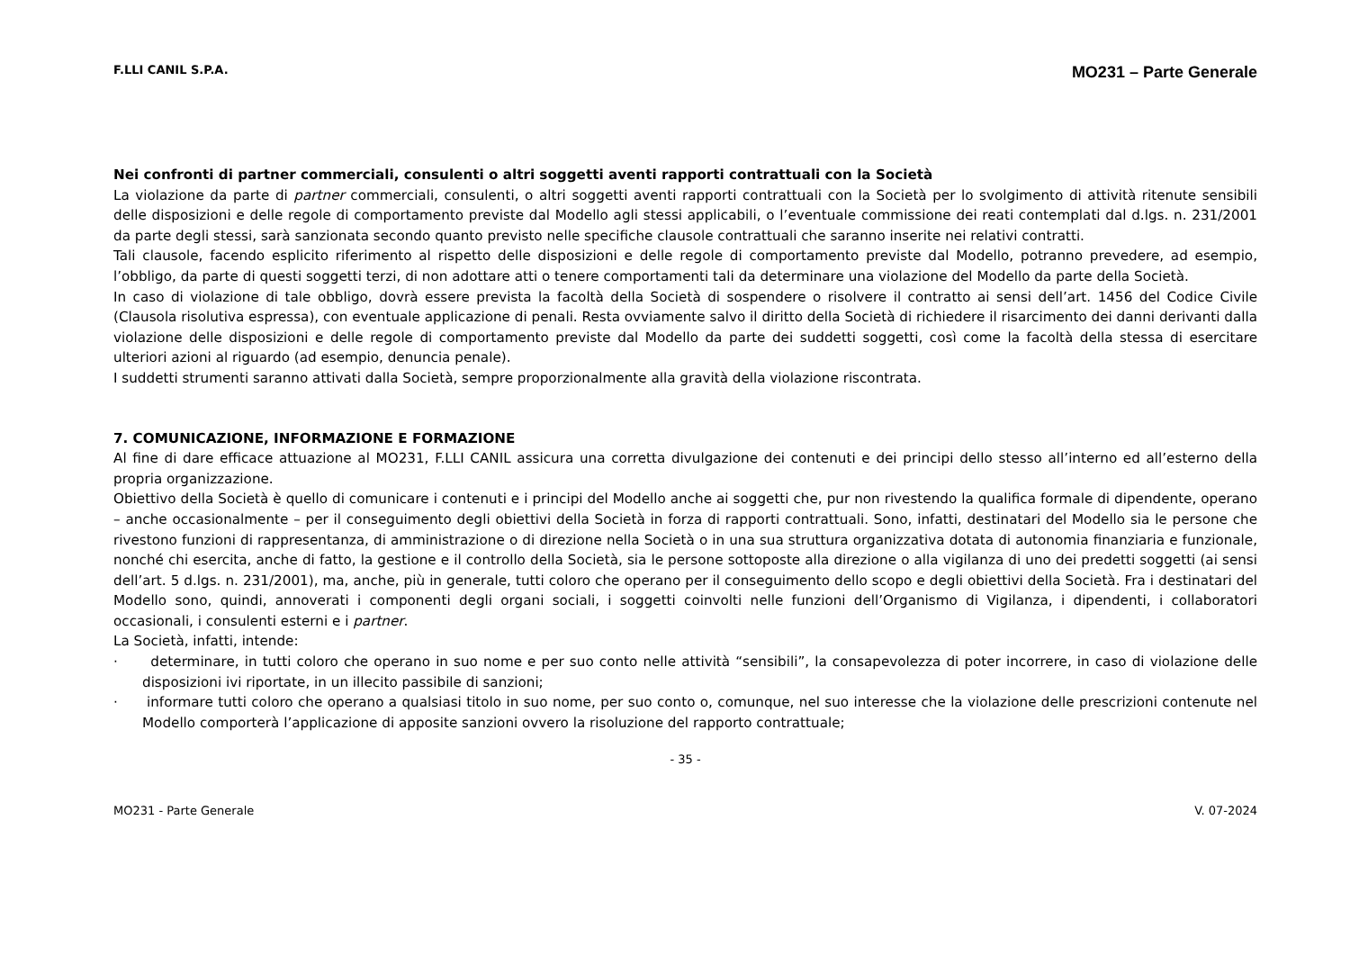F.LLI CANIL S.P.A. MO231 – Parte Generale
Nei confronti di partner commerciali, consulenti o altri soggetti aventi rapporti contrattuali con la Società
La violazione da parte di partner commerciali, consulenti, o altri soggetti aventi rapporti contrattuali con la Società per lo svolgimento di attività ritenute sensibili delle disposizioni e delle regole di comportamento previste dal Modello agli stessi applicabili, o l’eventuale commissione dei reati contemplati dal d.lgs. n. 231/2001 da parte degli stessi, sarà sanzionata secondo quanto previsto nelle specifiche clausole contrattuali che saranno inserite nei relativi contratti.
Tali clausole, facendo esplicito riferimento al rispetto delle disposizioni e delle regole di comportamento previste dal Modello, potranno prevedere, ad esempio, l’obbligo, da parte di questi soggetti terzi, di non adottare atti o tenere comportamenti tali da determinare una violazione del Modello da parte della Società.
In caso di violazione di tale obbligo, dovrà essere prevista la facoltà della Società di sospendere o risolvere il contratto ai sensi dell’art. 1456 del Codice Civile (Clausola risolutiva espressa), con eventuale applicazione di penali. Resta ovviamente salvo il diritto della Società di richiedere il risarcimento dei danni derivanti dalla violazione delle disposizioni e delle regole di comportamento previste dal Modello da parte dei suddetti soggetti, così come la facoltà della stessa di esercitare ulteriori azioni al riguardo (ad esempio, denuncia penale).
I suddetti strumenti saranno attivati dalla Società, sempre proporzionalmente alla gravità della violazione riscontrata.
7. COMUNICAZIONE, INFORMAZIONE E FORMAZIONE
Al fine di dare efficace attuazione al MO231, F.LLI CANIL assicura una corretta divulgazione dei contenuti e dei principi dello stesso all’interno ed all’esterno della propria organizzazione.
Obiettivo della Società è quello di comunicare i contenuti e i principi del Modello anche ai soggetti che, pur non rivestendo la qualifica formale di dipendente, operano – anche occasionalmente – per il conseguimento degli obiettivi della Società in forza di rapporti contrattuali. Sono, infatti, destinatari del Modello sia le persone che rivestono funzioni di rappresentanza, di amministrazione o di direzione nella Società o in una sua struttura organizzativa dotata di autonomia finanziaria e funzionale, nonché chi esercita, anche di fatto, la gestione e il controllo della Società, sia le persone sottoposte alla direzione o alla vigilanza di uno dei predetti soggetti (ai sensi dell’art. 5 d.lgs. n. 231/2001), ma, anche, più in generale, tutti coloro che operano per il conseguimento dello scopo e degli obiettivi della Società. Fra i destinatari del Modello sono, quindi, annoverati i componenti degli organi sociali, i soggetti coinvolti nelle funzioni dell’Organismo di Vigilanza, i dipendenti, i collaboratori occasionali, i consulenti esterni e i partner.
La Società, infatti, intende:
· determinare, in tutti coloro che operano in suo nome e per suo conto nelle attività “sensibili”, la consapevolezza di poter incorrere, in caso di violazione delle disposizioni ivi riportate, in un illecito passibile di sanzioni;
· informare tutti coloro che operano a qualsiasi titolo in suo nome, per suo conto o, comunque, nel suo interesse che la violazione delle prescrizioni contenute nel Modello comporterà l’applicazione di apposite sanzioni ovvero la risoluzione del rapporto contrattuale;
- 35 -
MO231 - Parte Generale V. 07-2024